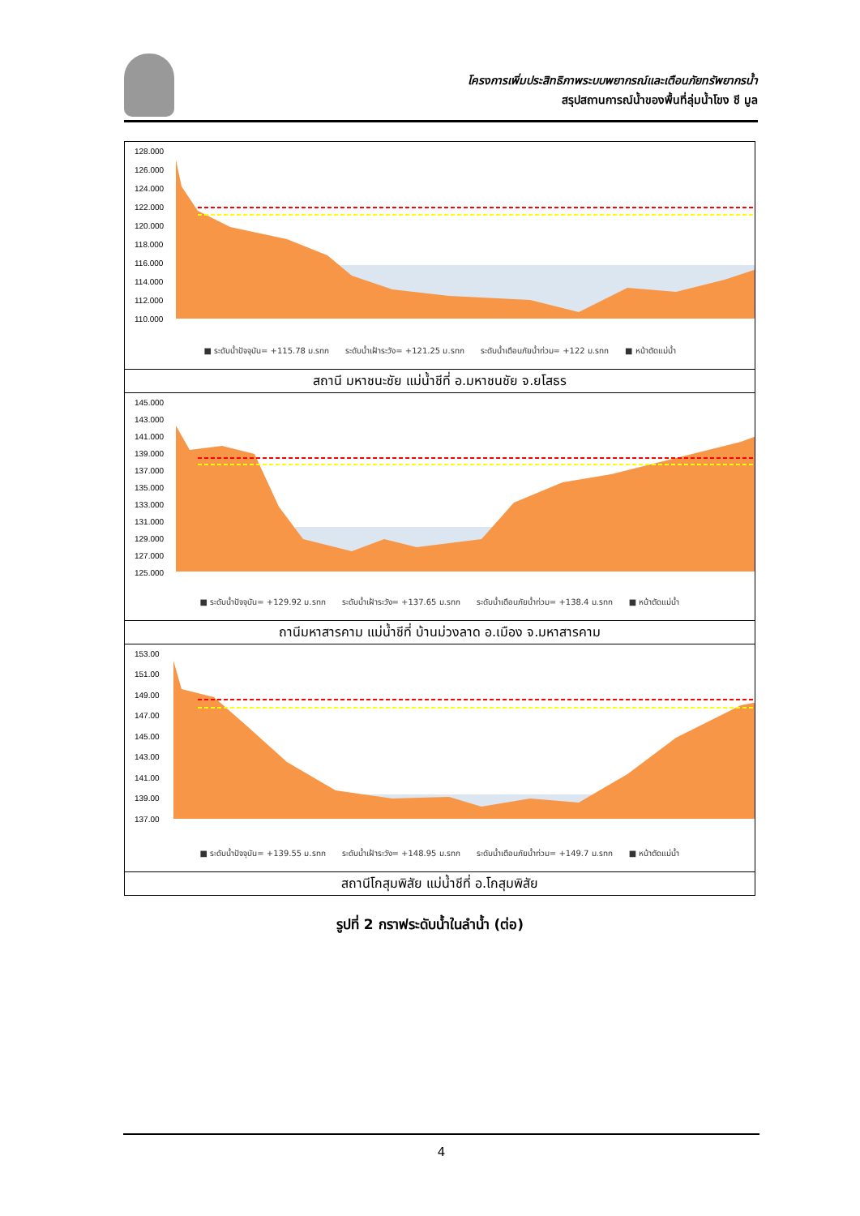โครงการเพิ่มประสิทธิภาพระบบพยากรณ์และเตือนภัยทรัพยากรน้ำ
สรุปสถานการณ์น้ำของพื้นที่ลุ่มน้ำโขง ชี มูล
128.000
126.000
124.000
122.000
120.000
118.000
116.000
114.000
112.000
110.000
■ ระดับน้ำปัจจุบัน= +115.78 ม.รทก ระดับน้ำเฝ้าระวัง= +121.25 ม.รทก ระดับน้ำเตือนภัยน้ำท่วม= +122 ม.รทก ■ หน้าตัดแม่น้ำ
สถานี มหาชนะชัย แม่น้ำชีที่ อ.มหาชนชัย จ.ยโสธร
145.000
143.000
141.000
139.000
137.000
135.000
133.000
131.000
129.000
127.000
125.000
■ ระดับน้ำปัจจุบัน= +129.92 ม.รทก ระดับน้ำเฝ้าระวัง= +137.65 ม.รทก ระดับน้ำเตือนภัยน้ำท่วม= +138.4 ม.รทก ■ หน้าตัดแม่น้ำ
ถานีมหาสารคาม แม่น้ำชีที่ บ้านม่วงลาด อ.เมือง จ.มหาสารคาม
153.00
151.00
149.00
147.00
145.00
143.00
141.00
139.00
137.00
■ ระดับน้ำปัจจุบัน= +139.55 ม.รทก ระดับน้ำเฝ้าระวัง= +148.95 ม.รทก ระดับน้ำเตือนภัยน้ำท่วม= +149.7 ม.รทก ■ หน้าตัดแม่น้ำ
สถานีโกสุมพิสัย แม่น้ำชีที่ อ.โกสุมพิสัย
รูปที่ 2 กราฟระดับน้ำในลำน้ำ (ต่อ)
4